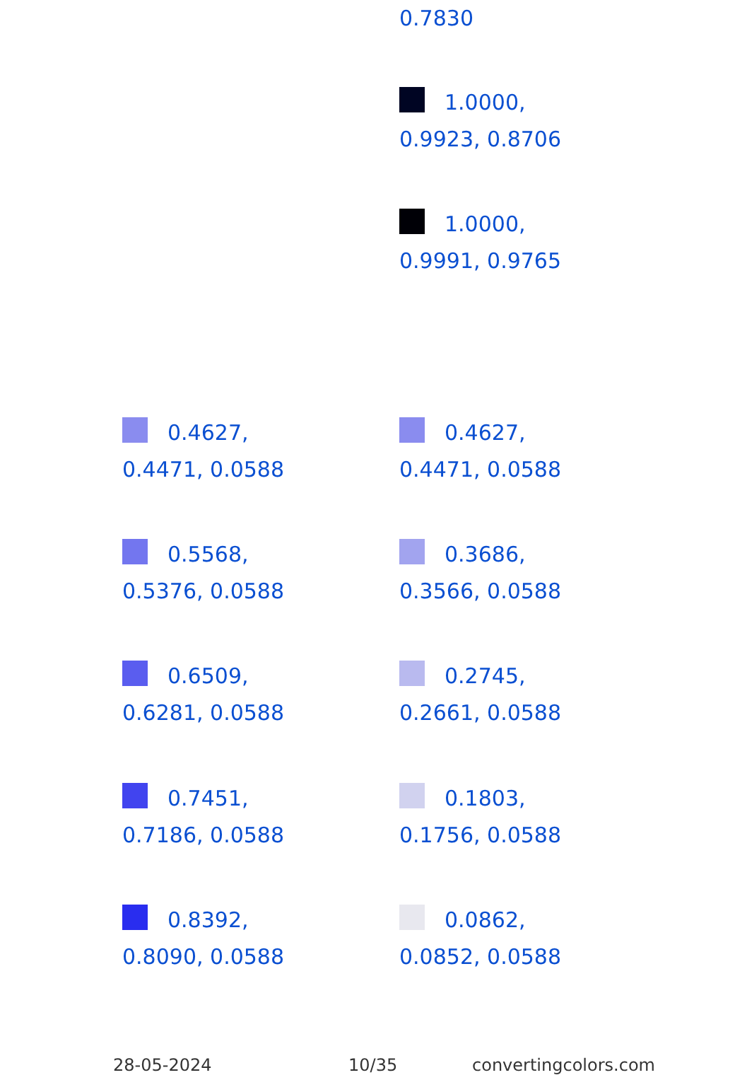0.7830
1.0000, 0.9923, 0.8706
1.0000, 0.9991, 0.9765
0.4627, 0.4471, 0.0588
0.4627, 0.4471, 0.0588
0.5568, 0.5376, 0.0588
0.3686, 0.3566, 0.0588
0.6509, 0.6281, 0.0588
0.2745, 0.2661, 0.0588
0.7451, 0.7186, 0.0588
0.1803, 0.1756, 0.0588
0.8392, 0.8090, 0.0588
0.0862, 0.0852, 0.0588
28-05-2024 10/35 convertingcolors.com